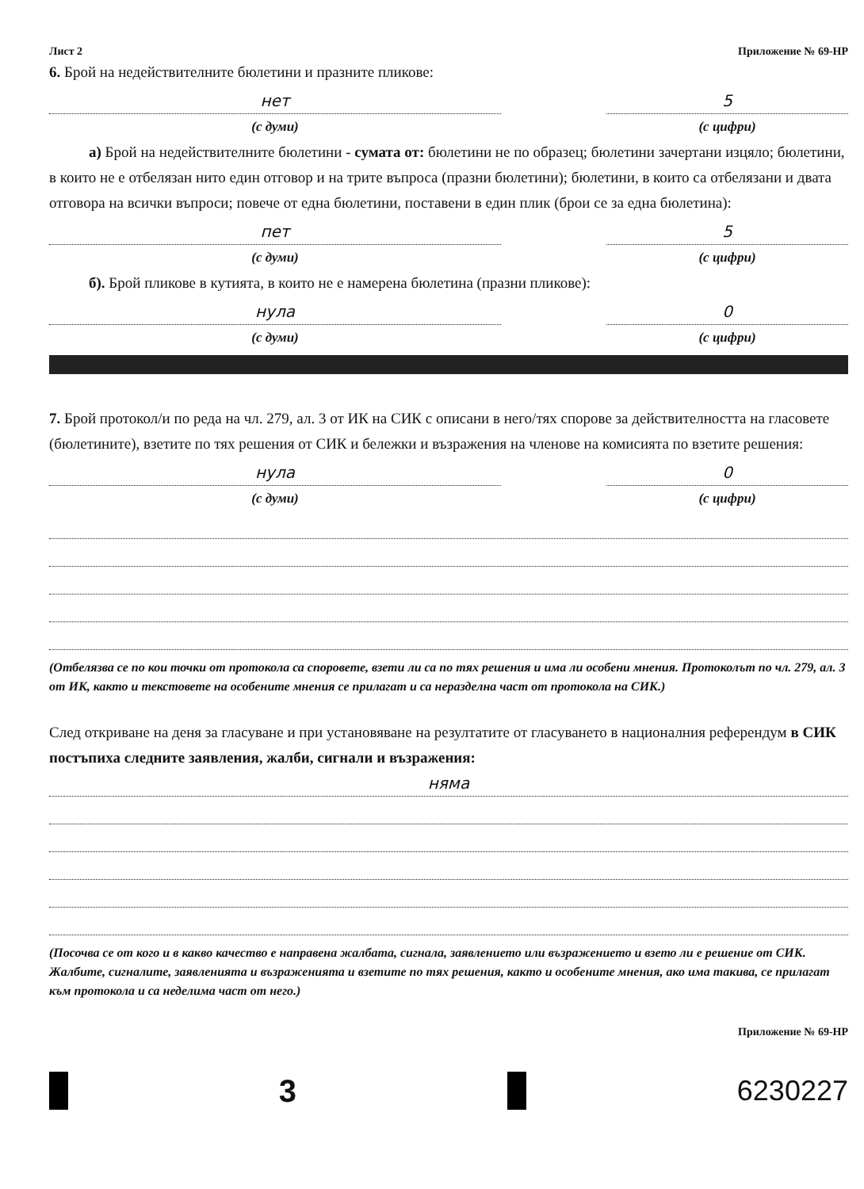Лист 2 Приложение № 69-НР
6. Брой на недействителните бюлетини и празните пликове:
нет 5
(с думи) (с цифри)
а) Брой на недействителните бюлетини - сумата от: бюлетини не по образец; бюлетини зачертани изцяло; бюлетини, в които не е отбелязан нито един отговор и на трите въпроса (празни бюлетини); бюлетини, в които са отбелязани и двата отговора на всички въпроси; повече от една бюлетини, поставени в един плик (брои се за една бюлетина):
пет 5
(с думи) (с цифри)
б). Брой пликове в кутията, в които не е намерена бюлетина (празни пликове):
нула 0
(с думи) (с цифри)
7. Брой протокол/и по реда на чл. 279, ал. 3 от ИК на СИК с описани в него/тях спорове за действителността на гласовете (бюлетините), взетите по тях решения от СИК и бележки и възражения на членове на комисията по взетите решения:
нула 0
(с думи) (с цифри)
(Отбелязва се по кои точки от протокола са споровете, взети ли са по тях решения и има ли особени мнения. Протоколът по чл. 279, ал. 3 от ИК, както и текстовете на особените мнения се прилагат и са неразделна част от протокола на СИК.)
След откриване на деня за гласуване и при установяване на резултатите от гласуването в националния референдум в СИК постъпиха следните заявления, жалби, сигнали и възражения:
няма
(Посочва се от кого и в какво качество е направена жалбата, сигнала, заявлението или възражението и взето ли е решение от СИК. Жалбите, сигналите, заявленията и възраженията и взетите по тях решения, както и особените мнения, ако има такива, се прилагат към протокола и са неделима част от него.)
Приложение № 69-НР
3 6230227